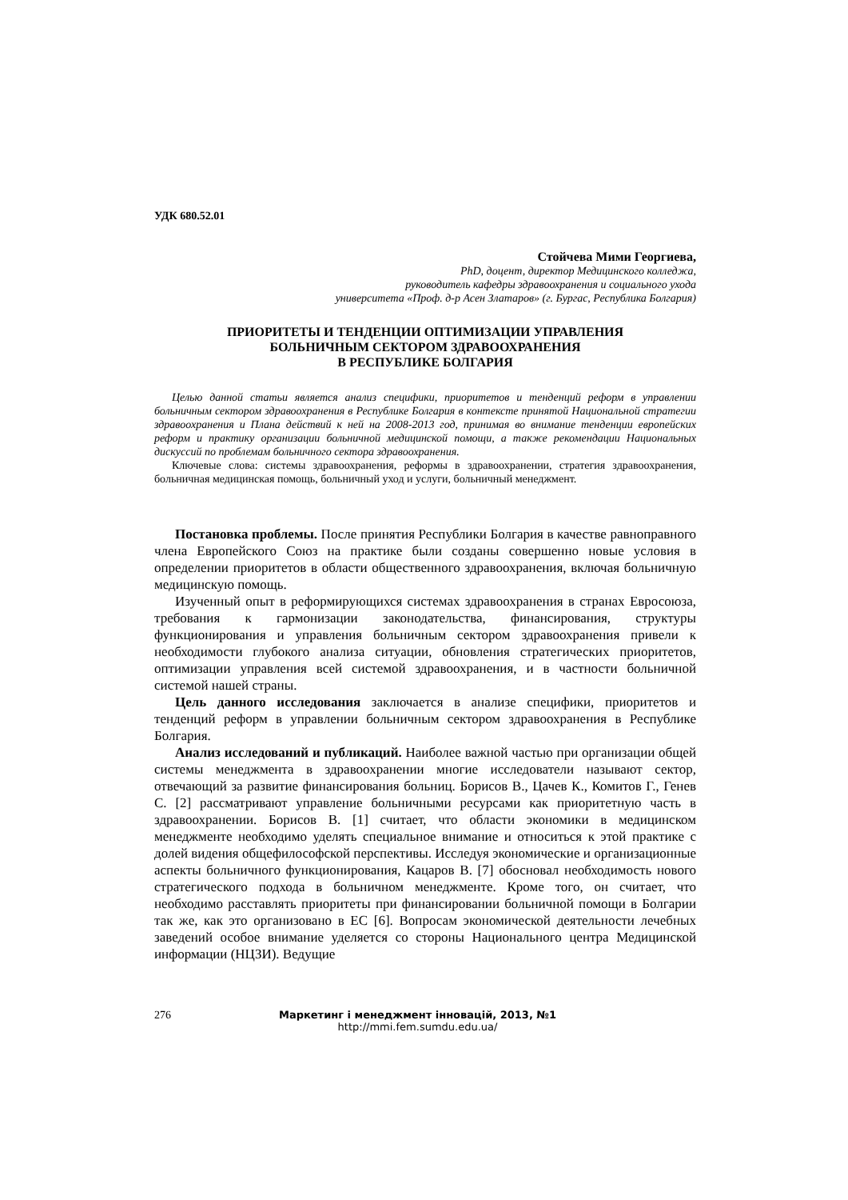УДК 680.52.01
Стойчева Мими Георгиева,
PhD, доцент, директор Медицинского колледжа,
руководитель кафедры здравоохранения и социального ухода
университета «Проф. д-р Асен Златаров» (г. Бургас, Республика Болгария)
ПРИОРИТЕТЫ И ТЕНДЕНЦИИ ОПТИМИЗАЦИИ УПРАВЛЕНИЯ
БОЛЬНИЧНЫМ СЕКТОРОМ ЗДРАВООХРАНЕНИЯ
В РЕСПУБЛИКЕ БОЛГАРИЯ
Целью данной статьи является анализ специфики, приоритетов и тенденций реформ в управлении больничным сектором здравоохранения в Республике Болгария в контексте принятой Национальной стратегии здравоохранения и Плана действий к ней на 2008-2013 год, принимая во внимание тенденции европейских реформ и практику организации больничной медицинской помощи, а также рекомендации Национальных дискуссий по проблемам больничного сектора здравоохранения.
Ключевые слова: системы здравоохранения, реформы в здравоохранении, стратегия здравоохранения, больничная медицинская помощь, больничный уход и услуги, больничный менеджмент.
Постановка проблемы. После принятия Республики Болгария в качестве равноправного члена Европейского Союз на практике были созданы совершенно новые условия в определении приоритетов в области общественного здравоохранения, включая больничную медицинскую помощь.
Изученный опыт в реформирующихся системах здравоохранения в странах Евросоюза, требования к гармонизации законодательства, финансирования, структуры функционирования и управления больничным сектором здравоохранения привели к необходимости глубокого анализа ситуации, обновления стратегических приоритетов, оптимизации управления всей системой здравоохранения, и в частности больничной системой нашей страны.
Цель данного исследования заключается в анализе специфики, приоритетов и тенденций реформ в управлении больничным сектором здравоохранения в Республике Болгария.
Анализ исследований и публикаций. Наиболее важной частью при организации общей системы менеджмента в здравоохранении многие исследователи называют сектор, отвечающий за развитие финансирования больниц. Борисов В., Цачев К., Комитов Г., Генев С. [2] рассматривают управление больничными ресурсами как приоритетную часть в здравоохранении. Борисов В. [1] считает, что области экономики в медицинском менеджменте необходимо уделять специальное внимание и относиться к этой практике с долей видения общефилософской перспективы. Исследуя экономические и организационные аспекты больничного функционирования, Кацаров В. [7] обосновал необходимость нового стратегического подхода в больничном менеджменте. Кроме того, он считает, что необходимо расставлять приоритеты при финансировании больничной помощи в Болгарии так же, как это организовано в ЕС [6]. Вопросам экономической деятельности лечебных заведений особое внимание уделяется со стороны Национального центра Медицинской информации (НЦЗИ). Ведущие
276 Маркетинг і менеджмент інновацій, 2013, №1
http://mmi.fem.sumdu.edu.ua/